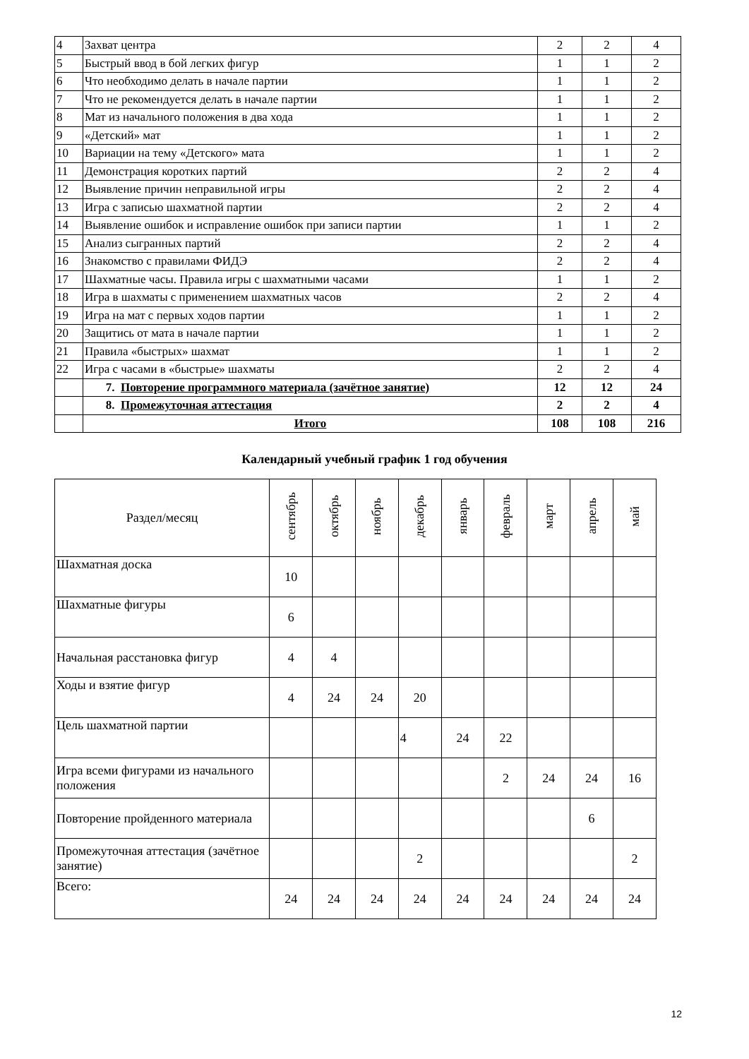| 4 | Захват центра | 2 | 2 | 4 |
| 5 | Быстрый ввод в бой легких фигур | 1 | 1 | 2 |
| 6 | Что необходимо делать в начале партии | 1 | 1 | 2 |
| 7 | Что не рекомендуется делать в начале партии | 1 | 1 | 2 |
| 8 | Мат из начального положения в два хода | 1 | 1 | 2 |
| 9 | «Детский» мат | 1 | 1 | 2 |
| 10 | Вариации на тему «Детского» мата | 1 | 1 | 2 |
| 11 | Демонстрация коротких партий | 2 | 2 | 4 |
| 12 | Выявление причин неправильной игры | 2 | 2 | 4 |
| 13 | Игра с записью шахматной партии | 2 | 2 | 4 |
| 14 | Выявление ошибок и исправление ошибок при записи партии | 1 | 1 | 2 |
| 15 | Анализ сыгранных партий | 2 | 2 | 4 |
| 16 | Знакомство с правилами ФИДЭ | 2 | 2 | 4 |
| 17 | Шахматные часы. Правила игры с шахматными часами | 1 | 1 | 2 |
| 18 | Игра в шахматы с применением шахматных часов | 2 | 2 | 4 |
| 19 | Игра на мат с первых ходов партии | 1 | 1 | 2 |
| 20 | Защитись от мата в начале партии | 1 | 1 | 2 |
| 21 | Правила «быстрых» шахмат | 1 | 1 | 2 |
| 22 | Игра с часами в «быстрые» шахматы | 2 | 2 | 4 |
| | 7. Повторение программного материала (зачётное занятие) | 12 | 12 | 24 |
| | 8. Промежуточная аттестация | 2 | 2 | 4 |
| | Итого | 108 | 108 | 216 |
Календарный учебный график 1 год обучения
| Раздел/месяц | сентябрь | октябрь | ноябрь | декабрь | январь | февраль | март | апрель | май |
| --- | --- | --- | --- | --- | --- | --- | --- | --- | --- |
| Шахматная доска | 10 | | | | | | | | |
| Шахматные фигуры | 6 | | | | | | | | |
| Начальная расстановка фигур | 4 | 4 | | | | | | | |
| Ходы и взятие фигур | 4 | 24 | 24 | 20 | | | | | |
| Цель шахматной партии | | | | 4 | 24 | 22 | | | |
| Игра всеми фигурами из начального положения | | | | | | 2 | 24 | 24 | 16 |
| Повторение пройденного материала | | | | | | | | 6 | |
| Промежуточная аттестация (зачётное занятие) | | | | 2 | | | | | 2 |
| Всего: | 24 | 24 | 24 | 24 | 24 | 24 | 24 | 24 | 24 |
12